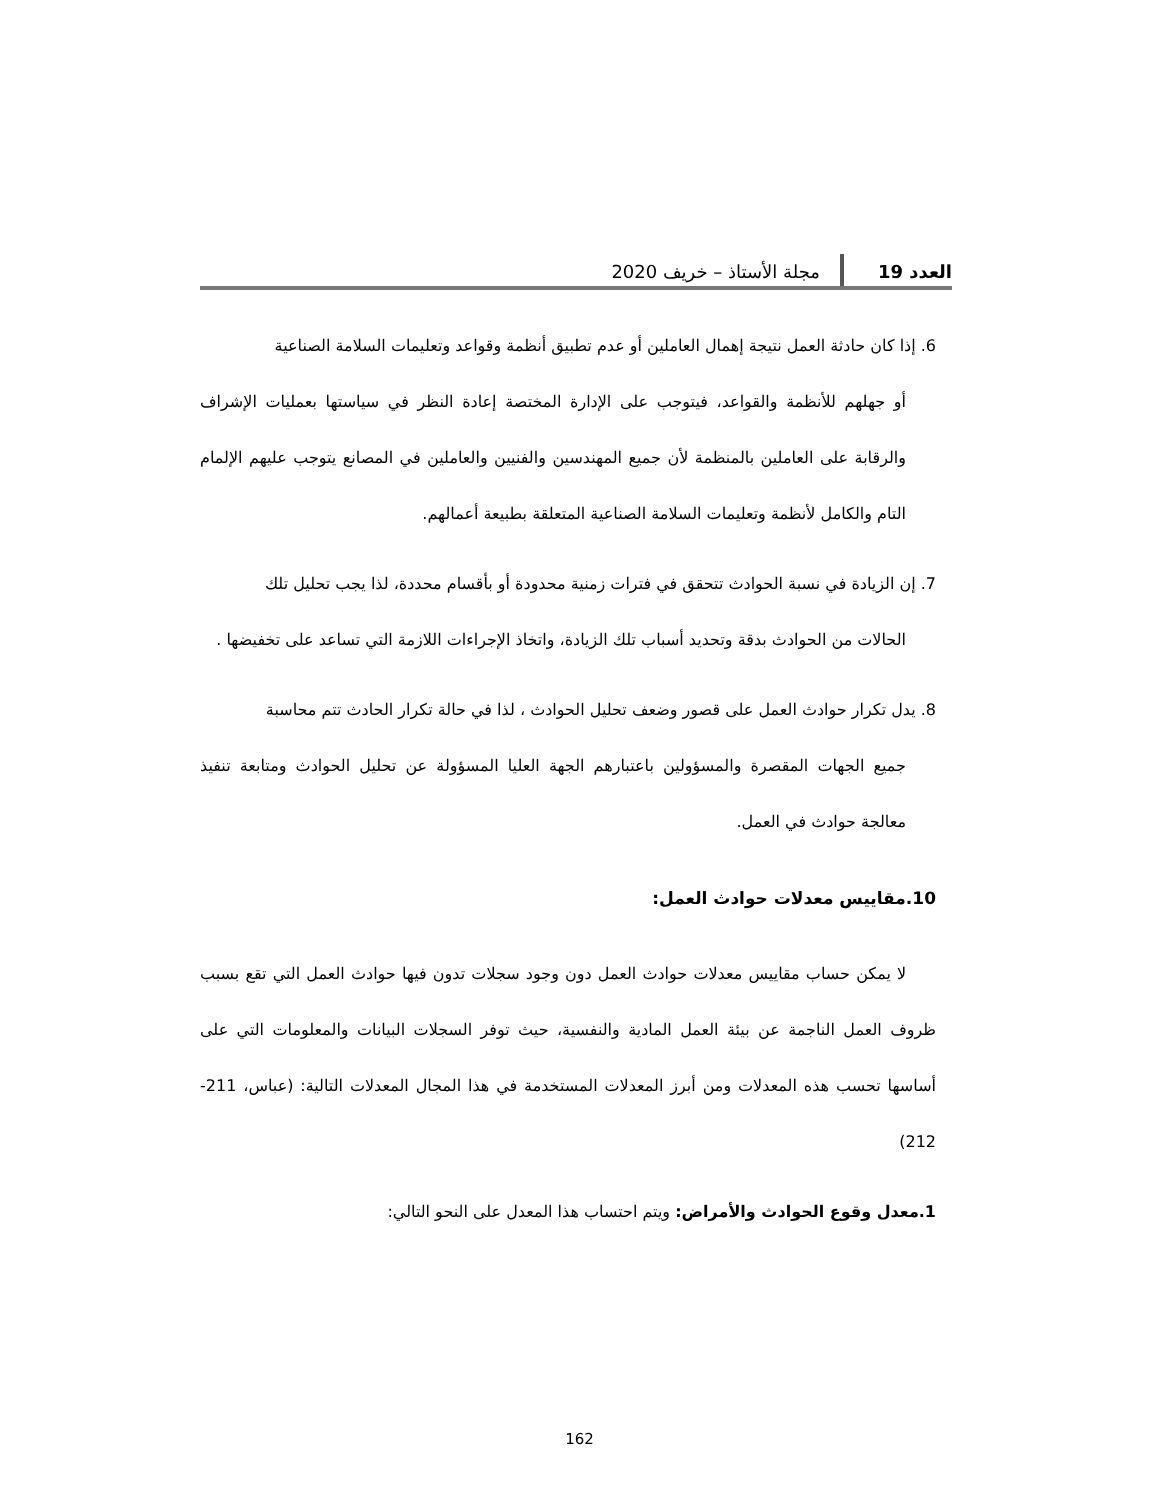العدد 19 مجلة الأستاذ – خريف 2020
6. إذا كان حادثة العمل نتيجة إهمال العاملين أو عدم تطبيق أنظمة وقواعد وتعليمات السلامة الصناعية
أو جهلهم للأنظمة والقواعد، فيتوجب على الإدارة المختصة إعادة النظر في سياستها بعمليات الإشراف والرقابة على العاملين بالمنظمة لأن جميع المهندسين والفنيين والعاملين في المصانع يتوجب عليهم الإلمام التام والكامل لأنظمة وتعليمات السلامة الصناعية المتعلقة بطبيعة أعمالهم.
7. إن الزيادة في نسبة الحوادث تتحقق في فترات زمنية محدودة أو بأقسام محددة، لذا يجب تحليل تلك
الحالات من الحوادث بدقة وتحديد أسباب تلك الزيادة، واتخاذ الإجراءات اللازمة التي تساعد على تخفيضها .
8. يدل تكرار حوادث العمل على قصور وضعف تحليل الحوادث ، لذا في حالة تكرار الحادث تتم محاسبة
جميع الجهات المقصرة والمسؤولين باعتبارهم الجهة العليا المسؤولة عن تحليل الحوادث ومتابعة تنفيذ معالجة حوادث في العمل.
10.مقاييس معدلات حوادث العمل:
لا يمكن حساب مقاييس معدلات حوادث العمل دون وجود سجلات تدون فيها حوادث العمل التي تقع بسبب ظروف العمل الناجمة عن بيئة العمل المادية والنفسية، حيث توفر السجلات البيانات والمعلومات التي على أساسها تحسب هذه المعدلات ومن أبرز المعدلات المستخدمة في هذا المجال المعدلات التالية: (عباس، 211-212)
1.معدل وقوع الحوادث والأمراض: ويتم احتساب هذا المعدل على النحو التالي:
162